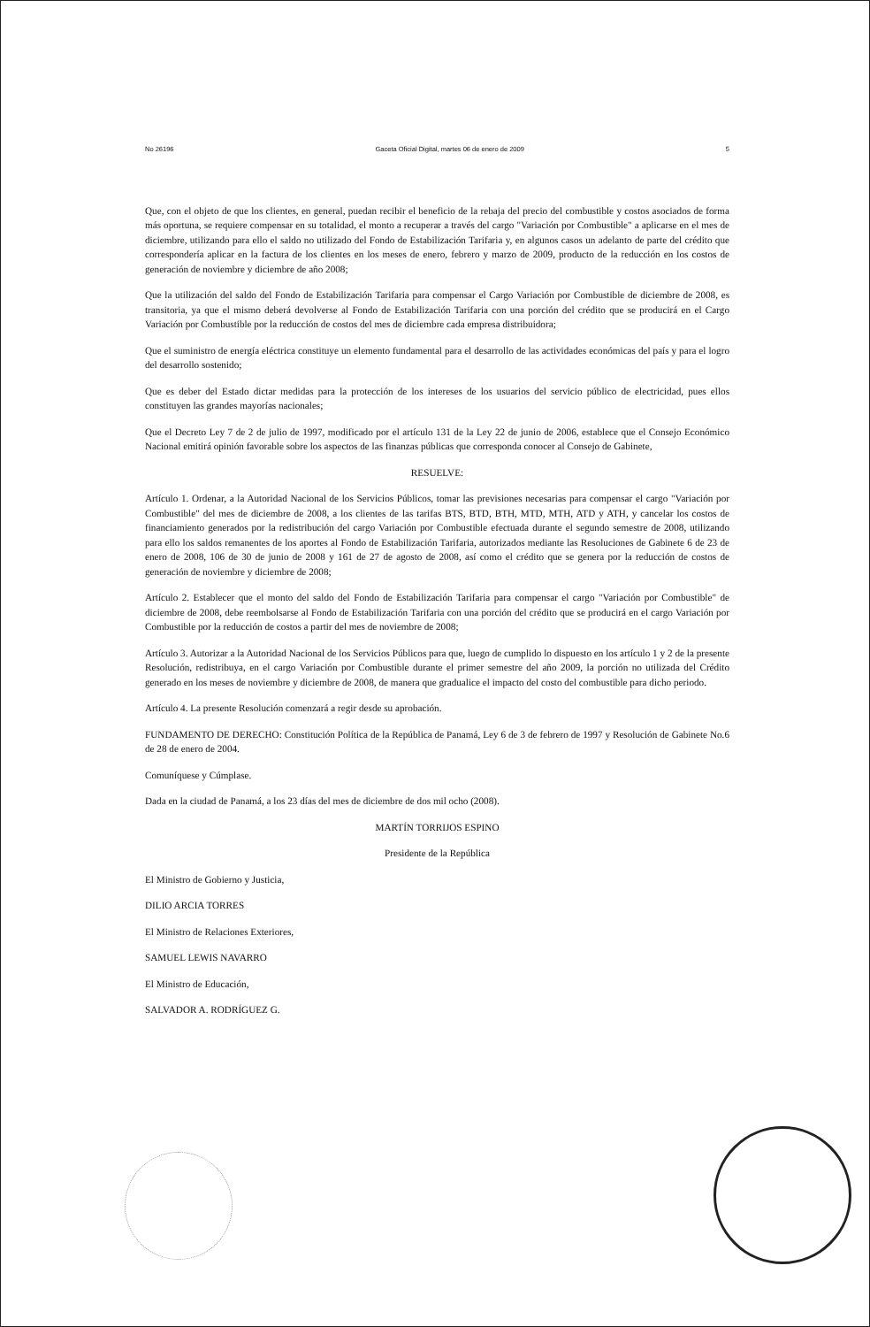No 26196 Gaceta Oficial Digital, martes 06 de enero de 2009 5
Que, con el objeto de que los clientes, en general, puedan recibir el beneficio de la rebaja del precio del combustible y costos asociados de forma más oportuna, se requiere compensar en su totalidad, el monto a recuperar a través del cargo "Variación por Combustible" a aplicarse en el mes de diciembre, utilizando para ello el saldo no utilizado del Fondo de Estabilización Tarifaria y, en algunos casos un adelanto de parte del crédito que correspondería aplicar en la factura de los clientes en los meses de enero, febrero y marzo de 2009, producto de la reducción en los costos de generación de noviembre y diciembre de año 2008;
Que la utilización del saldo del Fondo de Estabilización Tarifaria para compensar el Cargo Variación por Combustible de diciembre de 2008, es transitoria, ya que el mismo deberá devolverse al Fondo de Estabilización Tarifaria con una porción del crédito que se producirá en el Cargo Variación por Combustible por la reducción de costos del mes de diciembre cada empresa distribuidora;
Que el suministro de energía eléctrica constituye un elemento fundamental para el desarrollo de las actividades económicas del país y para el logro del desarrollo sostenido;
Que es deber del Estado dictar medidas para la protección de los intereses de los usuarios del servicio público de electricidad, pues ellos constituyen las grandes mayorías nacionales;
Que el Decreto Ley 7 de 2 de julio de 1997, modificado por el artículo 131 de la Ley 22 de junio de 2006, establece que el Consejo Económico Nacional emitirá opinión favorable sobre los aspectos de las finanzas públicas que corresponda conocer al Consejo de Gabinete,
RESUELVE:
Artículo 1. Ordenar, a la Autoridad Nacional de los Servicios Públicos, tomar las previsiones necesarias para compensar el cargo "Variación por Combustible" del mes de diciembre de 2008, a los clientes de las tarifas BTS, BTD, BTH, MTD, MTH, ATD y ATH, y cancelar los costos de financiamiento generados por la redistribución del cargo Variación por Combustible efectuada durante el segundo semestre de 2008, utilizando para ello los saldos remanentes de los aportes al Fondo de Estabilización Tarifaria, autorizados mediante las Resoluciones de Gabinete 6 de 23 de enero de 2008, 106 de 30 de junio de 2008 y 161 de 27 de agosto de 2008, así como el crédito que se genera por la reducción de costos de generación de noviembre y diciembre de 2008;
Artículo 2. Establecer que el monto del saldo del Fondo de Estabilización Tarifaria para compensar el cargo "Variación por Combustible" de diciembre de 2008, debe reembolsarse al Fondo de Estabilización Tarifaria con una porción del crédito que se producirá en el cargo Variación por Combustible por la reducción de costos a partir del mes de noviembre de 2008;
Artículo 3. Autorizar a la Autoridad Nacional de los Servicios Públicos para que, luego de cumplido lo dispuesto en los artículo 1 y 2 de la presente Resolución, redistribuya, en el cargo Variación por Combustible durante el primer semestre del año 2009, la porción no utilizada del Crédito generado en los meses de noviembre y diciembre de 2008, de manera que gradualice el impacto del costo del combustible para dicho periodo.
Artículo 4. La presente Resolución comenzará a regir desde su aprobación.
FUNDAMENTO DE DERECHO: Constitución Política de la República de Panamá, Ley 6 de 3 de febrero de 1997 y Resolución de Gabinete No.6 de 28 de enero de 2004.
Comuníquese y Cúmplase.
Dada en la ciudad de Panamá, a los 23 días del mes de diciembre de dos mil ocho (2008).
MARTÍN TORRIJOS ESPINO
Presidente de la República
El Ministro de Gobierno y Justicia,
DILIO ARCIA TORRES
El Ministro de Relaciones Exteriores,
SAMUEL LEWIS NAVARRO
El Ministro de Educación,
SALVADOR A. RODRÍGUEZ G.